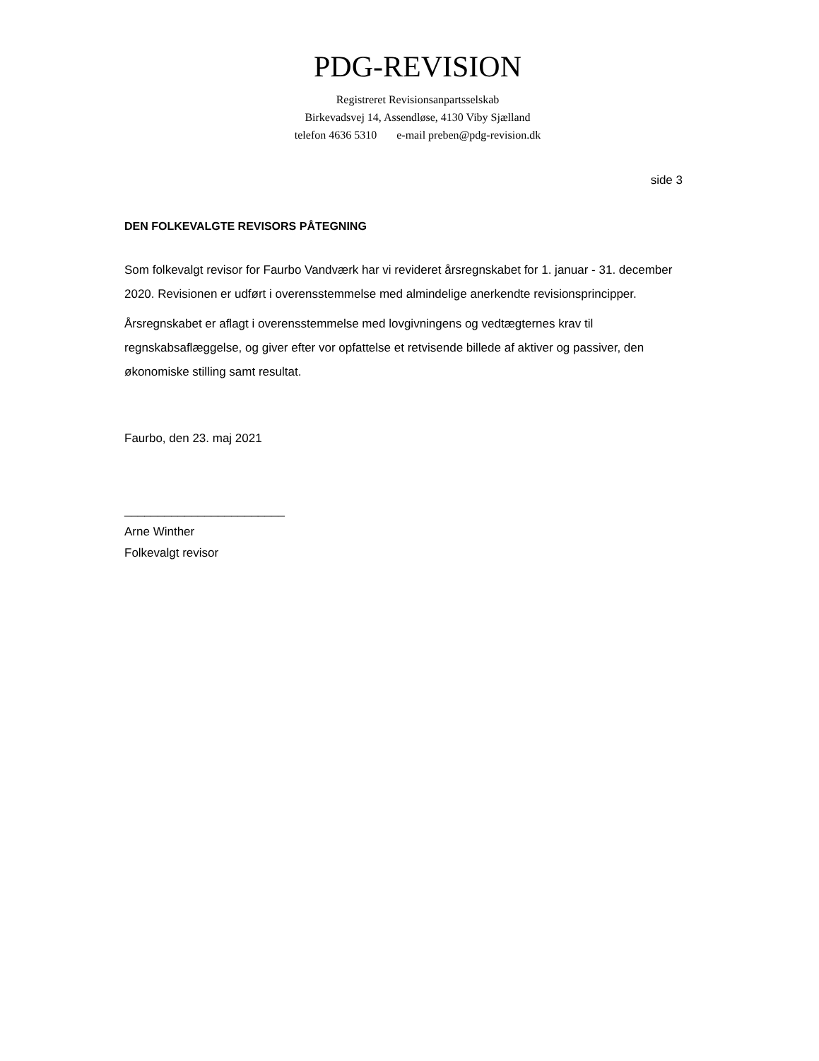PDG-REVISION
Registreret Revisionsanpartsselskab
Birkevadsvej 14, Assendløse, 4130 Viby Sjælland
telefon 4636 5310 e-mail preben@pdg-revision.dk
side 3
DEN FOLKEVALGTE REVISORS PÅTEGNING
Som folkevalgt revisor for Faurbo Vandværk har vi revideret årsregnskabet for 1. januar - 31. december 2020. Revisionen er udført i overensstemmelse med almindelige anerkendte revisionsprincipper.
Årsregnskabet er aflagt i overensstemmelse med lovgivningens og vedtægternes krav til regnskabsaflæggelse, og giver efter vor opfattelse et retvisende billede af aktiver og passiver, den økonomiske stilling samt resultat.
Faurbo, den 23. maj 2021
________________________
Arne Winther
Folkevalgt revisor